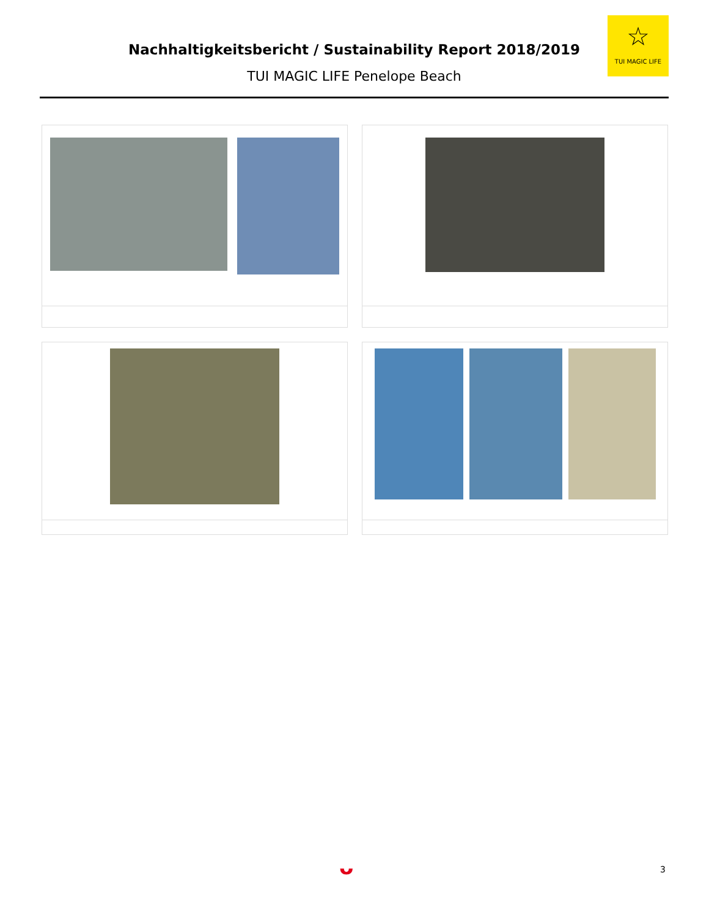Nachhaltigkeitsbericht / Sustainability Report 2018/2019
TUI MAGIC LIFE Penelope Beach
☆
TUI MAGIC LIFE
ᴗ 3